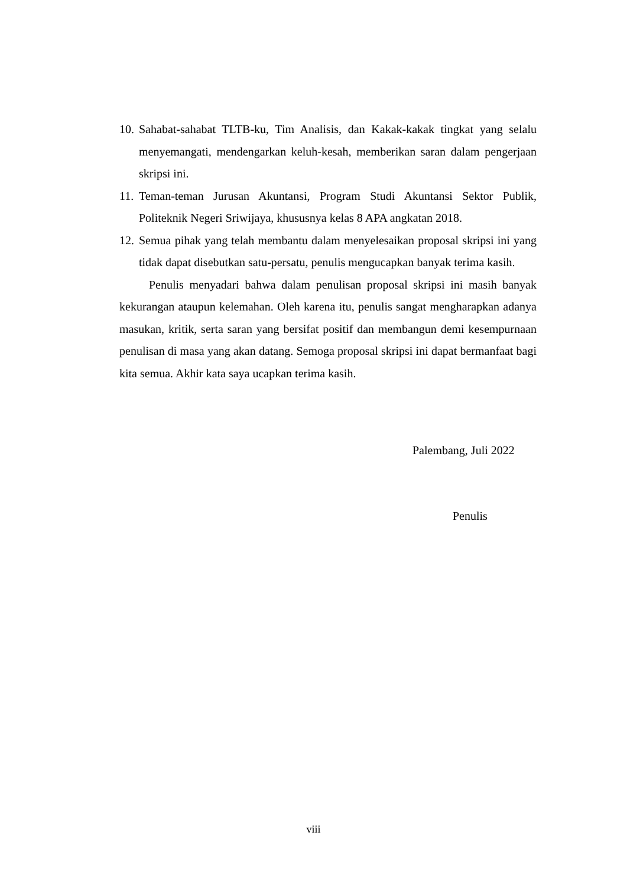10. Sahabat-sahabat TLTB-ku, Tim Analisis, dan Kakak-kakak tingkat yang selalu menyemangati, mendengarkan keluh-kesah, memberikan saran dalam pengerjaan skripsi ini.
11. Teman-teman Jurusan Akuntansi, Program Studi Akuntansi Sektor Publik, Politeknik Negeri Sriwijaya, khususnya kelas 8 APA angkatan 2018.
12. Semua pihak yang telah membantu dalam menyelesaikan proposal skripsi ini yang tidak dapat disebutkan satu-persatu, penulis mengucapkan banyak terima kasih.
Penulis menyadari bahwa dalam penulisan proposal skripsi ini masih banyak kekurangan ataupun kelemahan. Oleh karena itu, penulis sangat mengharapkan adanya masukan, kritik, serta saran yang bersifat positif dan membangun demi kesempurnaan penulisan di masa yang akan datang. Semoga proposal skripsi ini dapat bermanfaat bagi kita semua. Akhir kata saya ucapkan terima kasih.
Palembang, Juli 2022
Penulis
viii